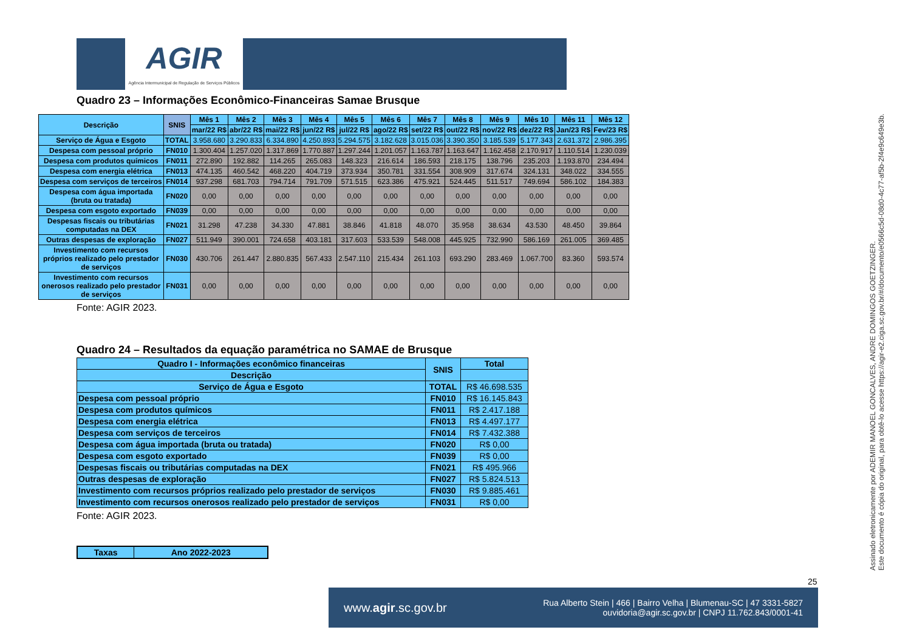AGIR
Agência Intermunicipal de Regulação de Serviços Públicos
Quadro 23 – Informações Econômico-Financeiras Samae Brusque
| Descrição | SNIS | Mês 1 | Mês 2 | Mês 3 | Mês 4 | Mês 5 | Mês 6 | Mês 7 | Mês 8 | Mês 9 | Mês 10 | Mês 11 | Mês 12 |
| --- | --- | --- | --- | --- | --- | --- | --- | --- | --- | --- | --- | --- | --- |
| | | mar/22 R$ | abr/22 R$ | mai/22 R$ | jun/22 R$ | jul/22 R$ | ago/22 R$ | set/22 R$ | out/22 R$ | nov/22 R$ | dez/22 R$ | Jan/23 R$ | Fev/23 R$ |
| Serviço de Água e Esgoto | TOTAL | 3.958.680 | 3.290.833 | 6.334.890 | 4.250.893 | 5.294.575 | 3.182.628 | 3.015.036 | 3.390.350 | 3.185.539 | 5.177.343 | 2.631.372 | 2.986.395 |
| Despesa com pessoal próprio | FN010 | 1.300.404 | 1.257.020 | 1.317.869 | 1.770.887 | 1.297.244 | 1.201.057 | 1.163.787 | 1.163.647 | 1.162.458 | 2.170.917 | 1.110.514 | 1.230.039 |
| Despesa com produtos químicos | FN011 | 272.890 | 192.882 | 114.265 | 265.083 | 148.323 | 216.614 | 186.593 | 218.175 | 138.796 | 235.203 | 1.193.870 | 234.494 |
| Despesa com energia elétrica | FN013 | 474.135 | 460.542 | 468.220 | 404.719 | 373.934 | 350.781 | 331.554 | 308.909 | 317.674 | 324.131 | 348.022 | 334.555 |
| Despesa com serviços de terceiros | FN014 | 937.298 | 681.703 | 794.714 | 791.709 | 571.515 | 623.386 | 475.921 | 524.445 | 511.517 | 749.694 | 586.102 | 184.383 |
| Despesa com água importada (bruta ou tratada) | FN020 | 0,00 | 0,00 | 0,00 | 0,00 | 0,00 | 0,00 | 0,00 | 0,00 | 0,00 | 0,00 | 0,00 | 0,00 |
| Despesa com esgoto exportado | FN039 | 0,00 | 0,00 | 0,00 | 0,00 | 0,00 | 0,00 | 0,00 | 0,00 | 0,00 | 0,00 | 0,00 | 0,00 |
| Despesas fiscais ou tributárias computadas na DEX | FN021 | 31.298 | 47.238 | 34.330 | 47.881 | 38.846 | 41.818 | 48.070 | 35.958 | 38.634 | 43.530 | 48.450 | 39.864 |
| Outras despesas de exploração | FN027 | 511.949 | 390.001 | 724.658 | 403.181 | 317.603 | 533.539 | 548.008 | 445.925 | 732.990 | 586.169 | 261.005 | 369.485 |
| Investimento com recursos próprios realizado pelo prestador de serviços | FN030 | 430.706 | 261.447 | 2.880.835 | 567.433 | 2.547.110 | 215.434 | 261.103 | 693.290 | 283.469 | 1.067.700 | 83.360 | 593.574 |
| Investimento com recursos onerosos realizado pelo prestador de serviços | FN031 | 0,00 | 0,00 | 0,00 | 0,00 | 0,00 | 0,00 | 0,00 | 0,00 | 0,00 | 0,00 | 0,00 | 0,00 |
Fonte: AGIR 2023.
Quadro 24 – Resultados da equação paramétrica no SAMAE de Brusque
| Quadro I - Informações econômico financeiras | SNIS | Total |
| --- | --- | --- |
| Descrição | | |
| Serviço de Água e Esgoto | TOTAL | R$ 46.698.535 |
| Despesa com pessoal próprio | FN010 | R$ 16.145.843 |
| Despesa com produtos químicos | FN011 | R$ 2.417.188 |
| Despesa com energia elétrica | FN013 | R$ 4.497.177 |
| Despesa com serviços de terceiros | FN014 | R$ 7.432.388 |
| Despesa com água importada (bruta ou tratada) | FN020 | R$ 0,00 |
| Despesa com esgoto exportado | FN039 | R$ 0,00 |
| Despesas fiscais ou tributárias computadas na DEX | FN021 | R$ 495.966 |
| Outras despesas de exploração | FN027 | R$ 5.824.513 |
| Investimento com recursos próprios realizado pelo prestador de serviços | FN030 | R$ 9.885.461 |
| Investimento com recursos onerosos realizado pelo prestador de serviços | FN031 | R$ 0,00 |
Fonte: AGIR 2023.
| Taxas | Ano 2022-2023 |
| --- | --- |
Assinado eletronicamente por ADEMIR MANOEL GONCALVES, ANDRE DOMINGOS GOETZINGER.
Este documento é cópia do original, para obtê-lo acesse https://agir-e2.ciga.sc.gov.br/#/documento/e0566c5d-08d0-4c77-af5b-2f4e9c649e3b.
25
www.agir.sc.gov.br Rua Alberto Stein | 466 | Bairro Velha | Blumenau-SC | 47 3331-5827
ouvidoria@agir.sc.gov.br | CNPJ 11.762.843/0001-41